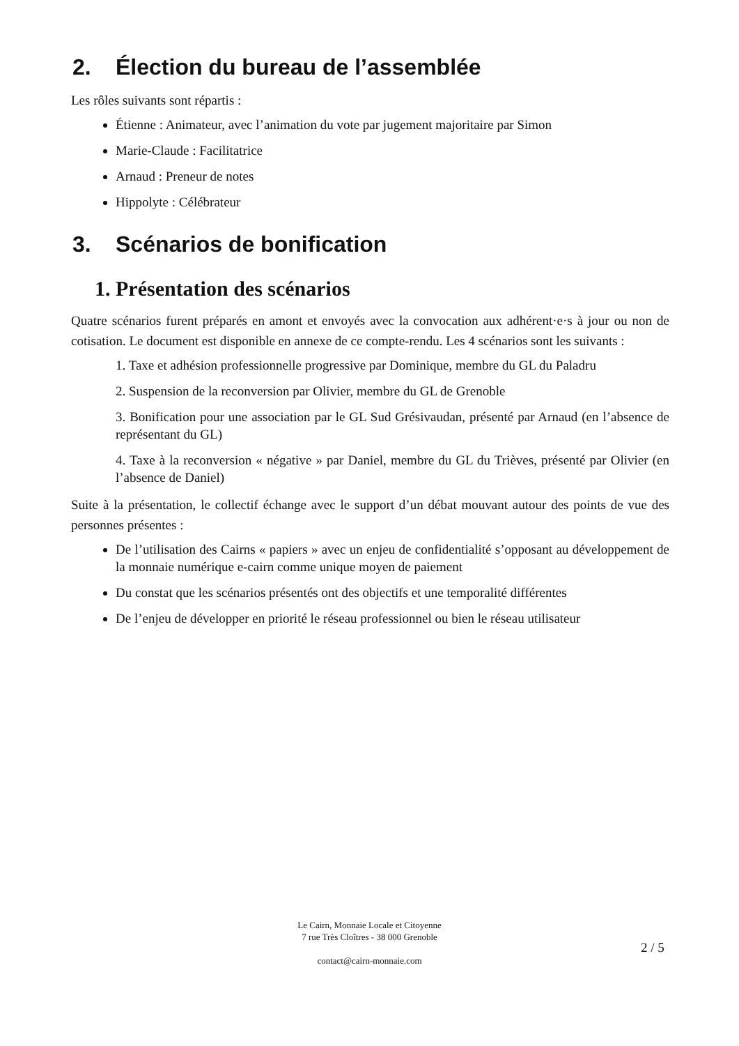2. Élection du bureau de l’assemblée
Les rôles suivants sont répartis :
Étienne : Animateur, avec l’animation du vote par jugement majoritaire par Simon
Marie-Claude : Facilitatrice
Arnaud : Preneur de notes
Hippolyte : Célébrateur
3. Scénarios de bonification
1. Présentation des scénarios
Quatre scénarios furent préparés en amont et envoyés avec la convocation aux adhérent·e·s à jour ou non de cotisation. Le document est disponible en annexe de ce compte-rendu. Les 4 scénarios sont les suivants :
1. Taxe et adhésion professionnelle progressive par Dominique, membre du GL du Paladru
2. Suspension de la reconversion par Olivier, membre du GL de Grenoble
3. Bonification pour une association par le GL Sud Grésivaudan, présenté par Arnaud (en l’absence de représentant du GL)
4. Taxe à la reconversion « négative » par Daniel, membre du GL du Trièves, présenté par Olivier (en l’absence de Daniel)
Suite à la présentation, le collectif échange avec le support d’un débat mouvant autour des points de vue des personnes présentes :
De l’utilisation des Cairns « papiers » avec un enjeu de confidentialité s’opposant au développement de la monnaie numérique e-cairn comme unique moyen de paiement
Du constat que les scénarios présentés ont des objectifs et une temporalité différentes
De l’enjeu de développer en priorité le réseau professionnel ou bien le réseau utilisateur
Le Cairn, Monnaie Locale et Citoyenne
7 rue Très Cloîtres - 38 000 Grenoble
contact@cairn-monnaie.com
2 / 5